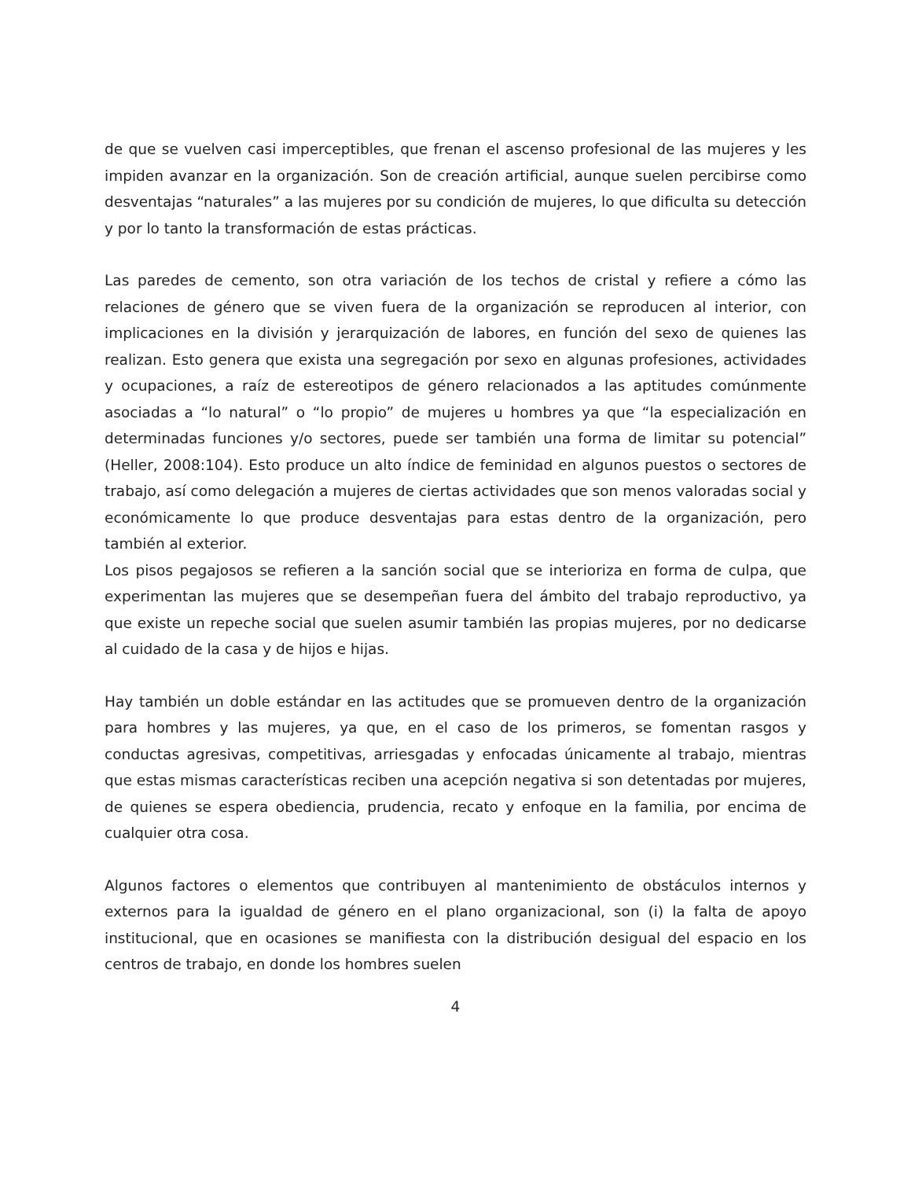de que se vuelven casi imperceptibles, que frenan el ascenso profesional de las mujeres y les impiden avanzar en la organización. Son de creación artificial, aunque suelen percibirse como desventajas “naturales” a las mujeres por su condición de mujeres, lo que dificulta su detección y por lo tanto la transformación de estas prácticas.
Las paredes de cemento, son otra variación de los techos de cristal y refiere a cómo las relaciones de género que se viven fuera de la organización se reproducen al interior, con implicaciones en la división y jerarquización de labores, en función del sexo de quienes las realizan. Esto genera que exista una segregación por sexo en algunas profesiones, actividades y ocupaciones, a raíz de estereotipos de género relacionados a las aptitudes comúnmente asociadas a “lo natural” o “lo propio” de mujeres u hombres ya que “la especialización en determinadas funciones y/o sectores, puede ser también una forma de limitar su potencial” (Heller, 2008:104). Esto produce un alto índice de feminidad en algunos puestos o sectores de trabajo, así como delegación a mujeres de ciertas actividades que son menos valoradas social y económicamente lo que produce desventajas para estas dentro de la organización, pero también al exterior.
Los pisos pegajosos se refieren a la sanción social que se interioriza en forma de culpa, que experimentan las mujeres que se desempeñan fuera del ámbito del trabajo reproductivo, ya que existe un repeche social que suelen asumir también las propias mujeres, por no dedicarse al cuidado de la casa y de hijos e hijas.
Hay también un doble estándar en las actitudes que se promueven dentro de la organización para hombres y las mujeres, ya que, en el caso de los primeros, se fomentan rasgos y conductas agresivas, competitivas, arriesgadas y enfocadas únicamente al trabajo, mientras que estas mismas características reciben una acepción negativa si son detentadas por mujeres, de quienes se espera obediencia, prudencia, recato y enfoque en la familia, por encima de cualquier otra cosa.
Algunos factores o elementos que contribuyen al mantenimiento de obstáculos internos y externos para la igualdad de género en el plano organizacional, son (i) la falta de apoyo institucional, que en ocasiones se manifiesta con la distribución desigual del espacio en los centros de trabajo, en donde los hombres suelen
4